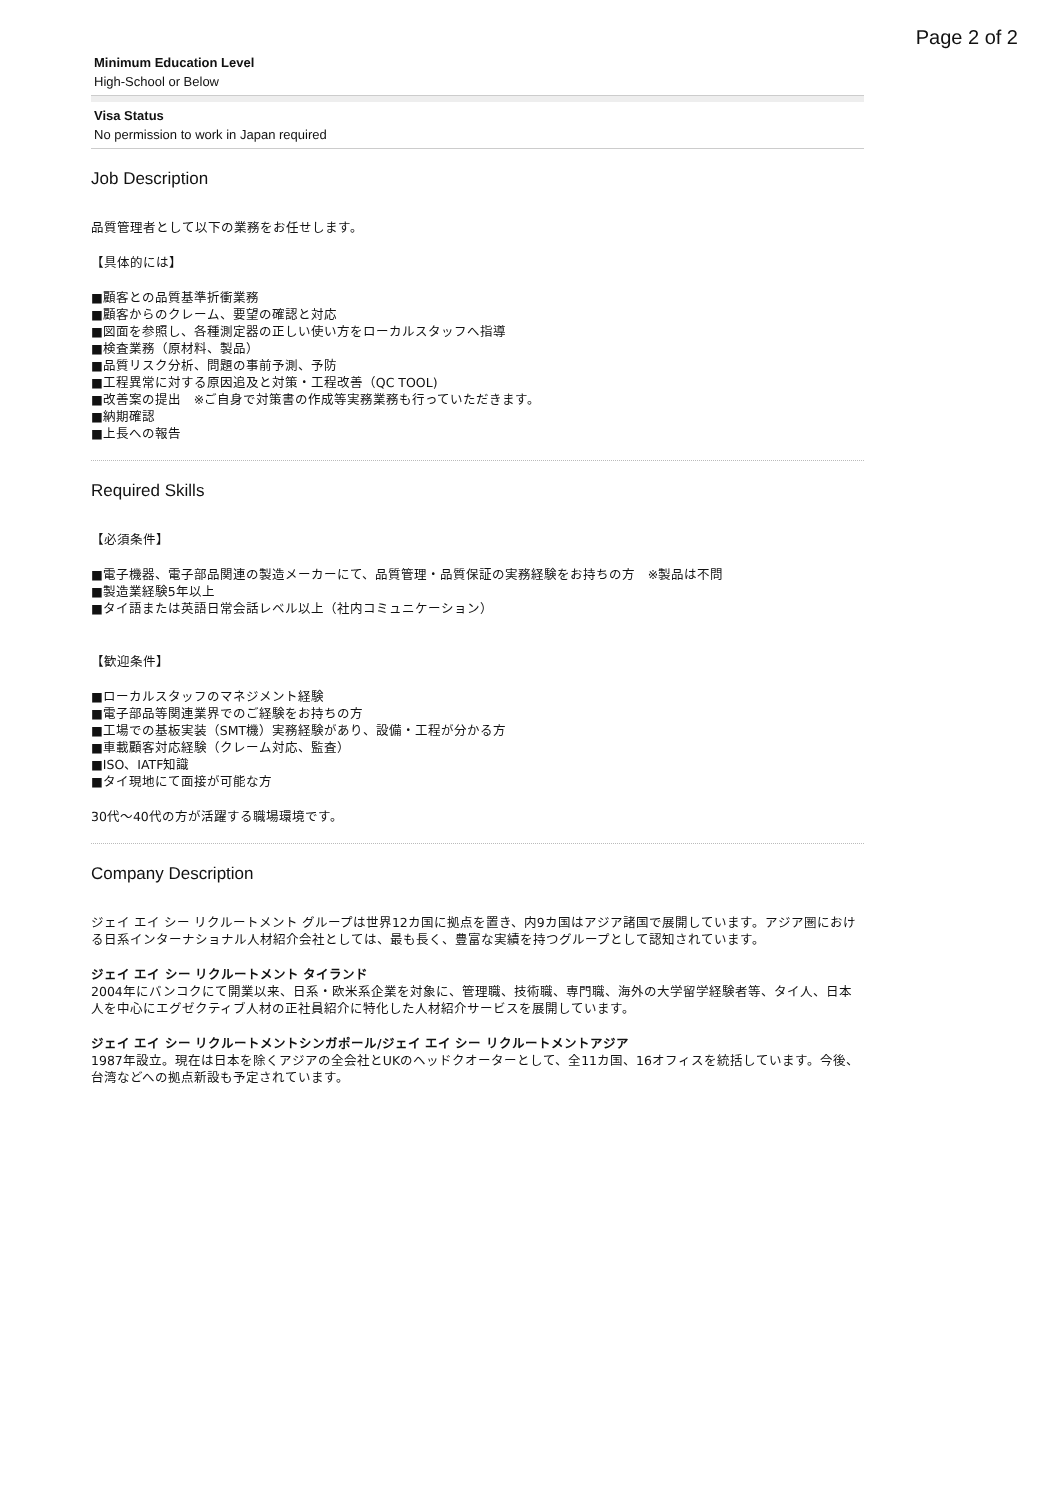Page 2 of 2
Minimum Education Level
High-School or Below
Visa Status
No permission to work in Japan required
Job Description
品質管理者として以下の業務をお任せします。
【具体的には】
■顧客との品質基準折衝業務
■顧客からのクレーム、要望の確認と対応
■図面を参照し、各種測定器の正しい使い方をローカルスタッフへ指導
■検査業務（原材料、製品）
■品質リスク分析、問題の事前予測、予防
■工程異常に対する原因追及と対策・工程改善（QC TOOL)
■改善案の提出　※ご自身で対策書の作成等実務業務も行っていただきます。
■納期確認
■上長への報告
Required Skills
【必須条件】
■電子機器、電子部品関連の製造メーカーにて、品質管理・品質保証の実務経験をお持ちの方　※製品は不問
■製造業経験5年以上
■タイ語または英語日常会話レベル以上（社内コミュニケーション）
【歓迎条件】
■ローカルスタッフのマネジメント経験
■電子部品等関連業界でのご経験をお持ちの方
■工場での基板実装（SMT機）実務経験があり、設備・工程が分かる方
■車載顧客対応経験（クレーム対応、監査）
■ISO、IATF知識
■タイ現地にて面接が可能な方
30代～40代の方が活躍する職場環境です。
Company Description
ジェイ エイ シー リクルートメント グループは世界12カ国に拠点を置き、内9カ国はアジア諸国で展開しています。アジア圏における日系インターナショナル人材紹介会社としては、最も長く、豊富な実績を持つグループとして認知されています。
ジェイ エイ シー リクルートメント タイランド
2004年にバンコクにて開業以来、日系・欧米系企業を対象に、管理職、技術職、専門職、海外の大学留学経験者等、タイ人、日本人を中心にエグゼクティブ人材の正社員紹介に特化した人材紹介サービスを展開しています。
ジェイ エイ シー リクルートメントシンガポール/ジェイ エイ シー リクルートメントアジア
1987年設立。現在は日本を除くアジアの全会社とUKのヘッドクオーターとして、全11カ国、16オフィスを統括しています。今後、台湾などへの拠点新設も予定されています。